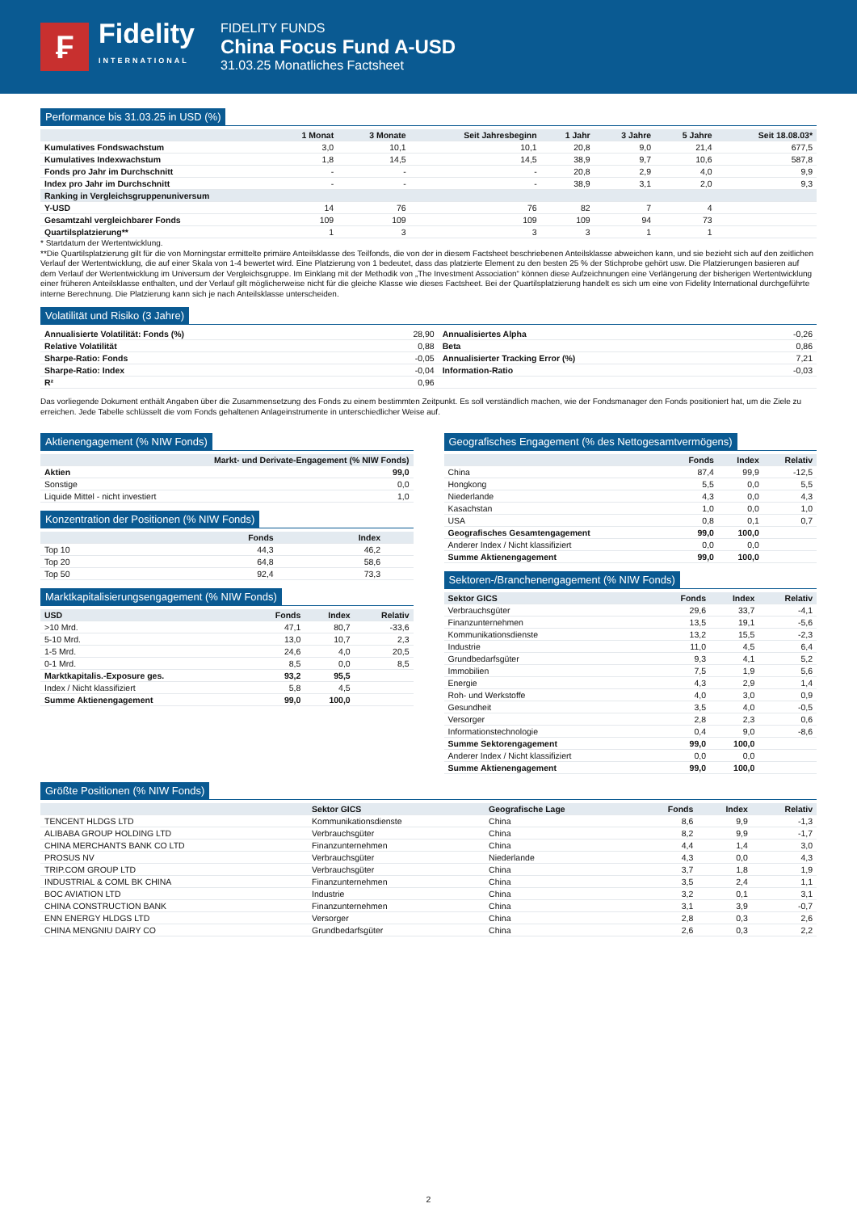₣
Fidelity
INTERNATIONAL
FIDELITY FUNDS
China Focus Fund A-USD
31.03.25 Monatliches Factsheet
Performance bis 31.03.25 in USD (%)
| | 1 Monat | 3 Monate | Seit Jahresbeginn | 1 Jahr | 3 Jahre | 5 Jahre | Seit 18.08.03* |
| --- | --- | --- | --- | --- | --- | --- | --- |
| Kumulatives Fondswachstum | 3,0 | 10,1 | 10,1 | 20,8 | 9,0 | 21,4 | 677,5 |
| Kumulatives Indexwachstum | 1,8 | 14,5 | 14,5 | 38,9 | 9,7 | 10,6 | 587,8 |
| Fonds pro Jahr im Durchschnitt | - | - | - | 20,8 | 2,9 | 4,0 | 9,9 |
| Index pro Jahr im Durchschnitt | - | - | - | 38,9 | 3,1 | 2,0 | 9,3 |
| Ranking in Vergleichsgruppenuniversum | | | | | | | |
| Y-USD | 14 | 76 | 76 | 82 | 7 | 4 | |
| Gesamtzahl vergleichbarer Fonds | 109 | 109 | 109 | 109 | 94 | 73 | |
| Quartilsplatzierung** | 1 | 3 | 3 | 3 | 1 | 1 | |
* Startdatum der Wertentwicklung.
**Die Quartilsplatzierung gilt für die von Morningstar ermittelte primäre Anteilsklasse des Teilfonds, die von der in diesem Factsheet beschriebenen Anteilsklasse abweichen kann, und sie bezieht sich auf den zeitlichen Verlauf der Wertentwicklung, die auf einer Skala von 1-4 bewertet wird. Eine Platzierung von 1 bedeutet, dass das platzierte Element zu den besten 25 % der Stichprobe gehört usw. Die Platzierungen basieren auf dem Verlauf der Wertentwicklung im Universum der Vergleichsgruppe. Im Einklang mit der Methodik von „The Investment Association“ können diese Aufzeichnungen eine Verlängerung der bisherigen Wertentwicklung einer früheren Anteilsklasse enthalten, und der Verlauf gilt möglicherweise nicht für die gleiche Klasse wie dieses Factsheet. Bei der Quartilsplatzierung handelt es sich um eine von Fidelity International durchgeführte interne Berechnung. Die Platzierung kann sich je nach Anteilsklasse unterscheiden.
Volatilität und Risiko (3 Jahre)
| Annualisierte Volatilität: Fonds (%) | 28,90 | Annualisiertes Alpha | -0,26 |
| Relative Volatilität | 0,88 | Beta | 0,86 |
| Sharpe-Ratio: Fonds | -0,05 | Annualisierter Tracking Error (%) | 7,21 |
| Sharpe-Ratio: Index | -0,04 | Information-Ratio | -0,03 |
| R² | 0,96 | | |
Das vorliegende Dokument enthält Angaben über die Zusammensetzung des Fonds zu einem bestimmten Zeitpunkt. Es soll verständlich machen, wie der Fondsmanager den Fonds positioniert hat, um die Ziele zu erreichen. Jede Tabelle schlüsselt die vom Fonds gehaltenen Anlageinstrumente in unterschiedlicher Weise auf.
Aktienengagement (% NIW Fonds)
| | Markt- und Derivate-Engagement (% NIW Fonds) |
| --- | --- |
| Aktien | 99,0 |
| Sonstige | 0,0 |
| Liquide Mittel - nicht investiert | 1,0 |
Konzentration der Positionen (% NIW Fonds)
| | Fonds | Index | |
| --- | --- | --- | --- |
| Top 10 | 44,3 | 46,2 | |
| Top 20 | 64,8 | 58,6 | |
| Top 50 | 92,4 | 73,3 | |
Marktkapitalisierungsengagement (% NIW Fonds)
| USD | Fonds | Index | Relativ |
| --- | --- | --- | --- |
| >10 Mrd. | 47,1 | 80,7 | -33,6 |
| 5-10 Mrd. | 13,0 | 10,7 | 2,3 |
| 1-5 Mrd. | 24,6 | 4,0 | 20,5 |
| 0-1 Mrd. | 8,5 | 0,0 | 8,5 |
| Marktkapitalis.-Exposure ges. | 93,2 | 95,5 | |
| Index / Nicht klassifiziert | 5,8 | 4,5 | |
| Summe Aktienengagement | 99,0 | 100,0 | |
Geografisches Engagement (% des Nettogesamtvermögens)
| | Fonds | Index | Relativ |
| --- | --- | --- | --- |
| China | 87,4 | 99,9 | -12,5 |
| Hongkong | 5,5 | 0,0 | 5,5 |
| Niederlande | 4,3 | 0,0 | 4,3 |
| Kasachstan | 1,0 | 0,0 | 1,0 |
| USA | 0,8 | 0,1 | 0,7 |
| Geografisches Gesamtengagement | 99,0 | 100,0 | |
| Anderer Index / Nicht klassifiziert | 0,0 | 0,0 | |
| Summe Aktienengagement | 99,0 | 100,0 | |
Sektoren-/Branchenengagement (% NIW Fonds)
| Sektor GICS | Fonds | Index | Relativ |
| --- | --- | --- | --- |
| Verbrauchsgüter | 29,6 | 33,7 | -4,1 |
| Finanzunternehmen | 13,5 | 19,1 | -5,6 |
| Kommunikationsdienste | 13,2 | 15,5 | -2,3 |
| Industrie | 11,0 | 4,5 | 6,4 |
| Grundbedarfsgüter | 9,3 | 4,1 | 5,2 |
| Immobilien | 7,5 | 1,9 | 5,6 |
| Energie | 4,3 | 2,9 | 1,4 |
| Roh- und Werkstoffe | 4,0 | 3,0 | 0,9 |
| Gesundheit | 3,5 | 4,0 | -0,5 |
| Versorger | 2,8 | 2,3 | 0,6 |
| Informationstechnologie | 0,4 | 9,0 | -8,6 |
| Summe Sektorengagement | 99,0 | 100,0 | |
| Anderer Index / Nicht klassifiziert | 0,0 | 0,0 | |
| Summe Aktienengagement | 99,0 | 100,0 | |
Größte Positionen (% NIW Fonds)
| | Sektor GICS | Geografische Lage | Fonds | Index | Relativ |
| --- | --- | --- | --- | --- | --- |
| TENCENT HLDGS LTD | Kommunikationsdienste | China | 8,6 | 9,9 | -1,3 |
| ALIBABA GROUP HOLDING LTD | Verbrauchsgüter | China | 8,2 | 9,9 | -1,7 |
| CHINA MERCHANTS BANK CO LTD | Finanzunternehmen | China | 4,4 | 1,4 | 3,0 |
| PROSUS NV | Verbrauchsgüter | Niederlande | 4,3 | 0,0 | 4,3 |
| TRIP.COM GROUP LTD | Verbrauchsgüter | China | 3,7 | 1,8 | 1,9 |
| INDUSTRIAL & COML BK CHINA | Finanzunternehmen | China | 3,5 | 2,4 | 1,1 |
| BOC AVIATION LTD | Industrie | China | 3,2 | 0,1 | 3,1 |
| CHINA CONSTRUCTION BANK | Finanzunternehmen | China | 3,1 | 3,9 | -0,7 |
| ENN ENERGY HLDGS LTD | Versorger | China | 2,8 | 0,3 | 2,6 |
| CHINA MENGNIU DAIRY CO | Grundbedarfsgüter | China | 2,6 | 0,3 | 2,2 |
2